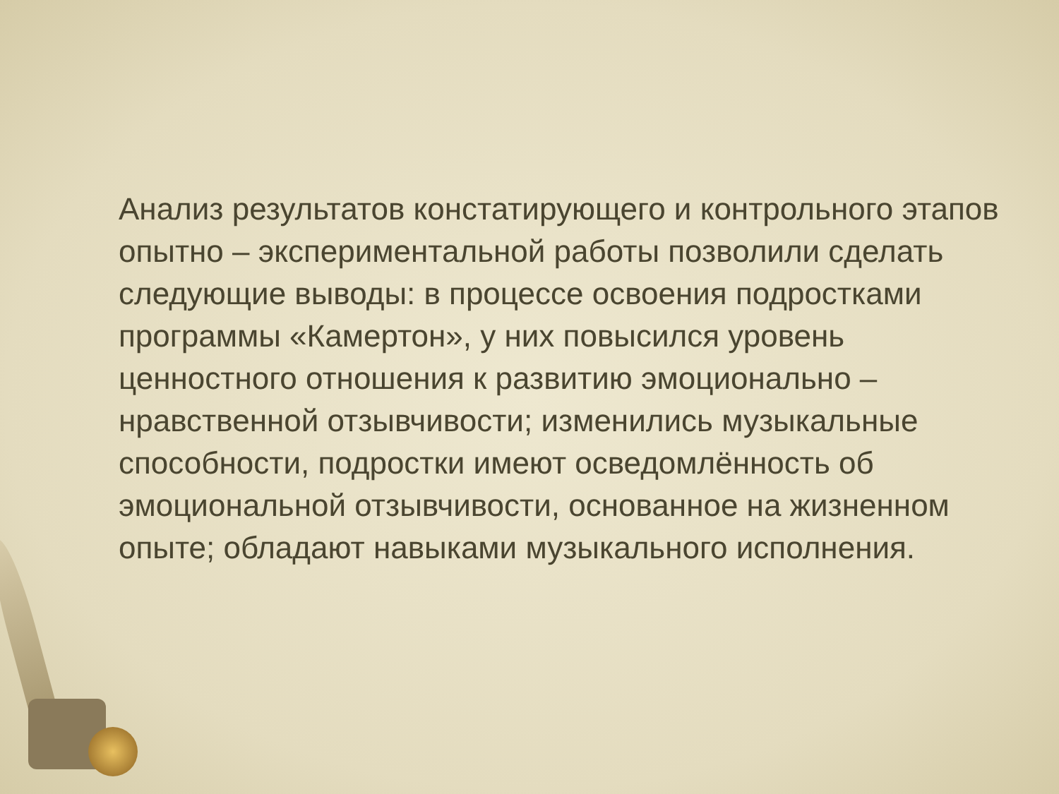Анализ результатов констатирующего и контрольного этапов опытно – экспериментальной работы позволили сделать следующие выводы: в процессе освоения подростками программы «Камертон», у них повысился уровень ценностного отношения к развитию эмоционально – нравственной отзывчивости; изменились музыкальные способности, подростки имеют осведомлённость об эмоциональной отзывчивости, основанное на жизненном опыте; обладают навыками музыкального исполнения.